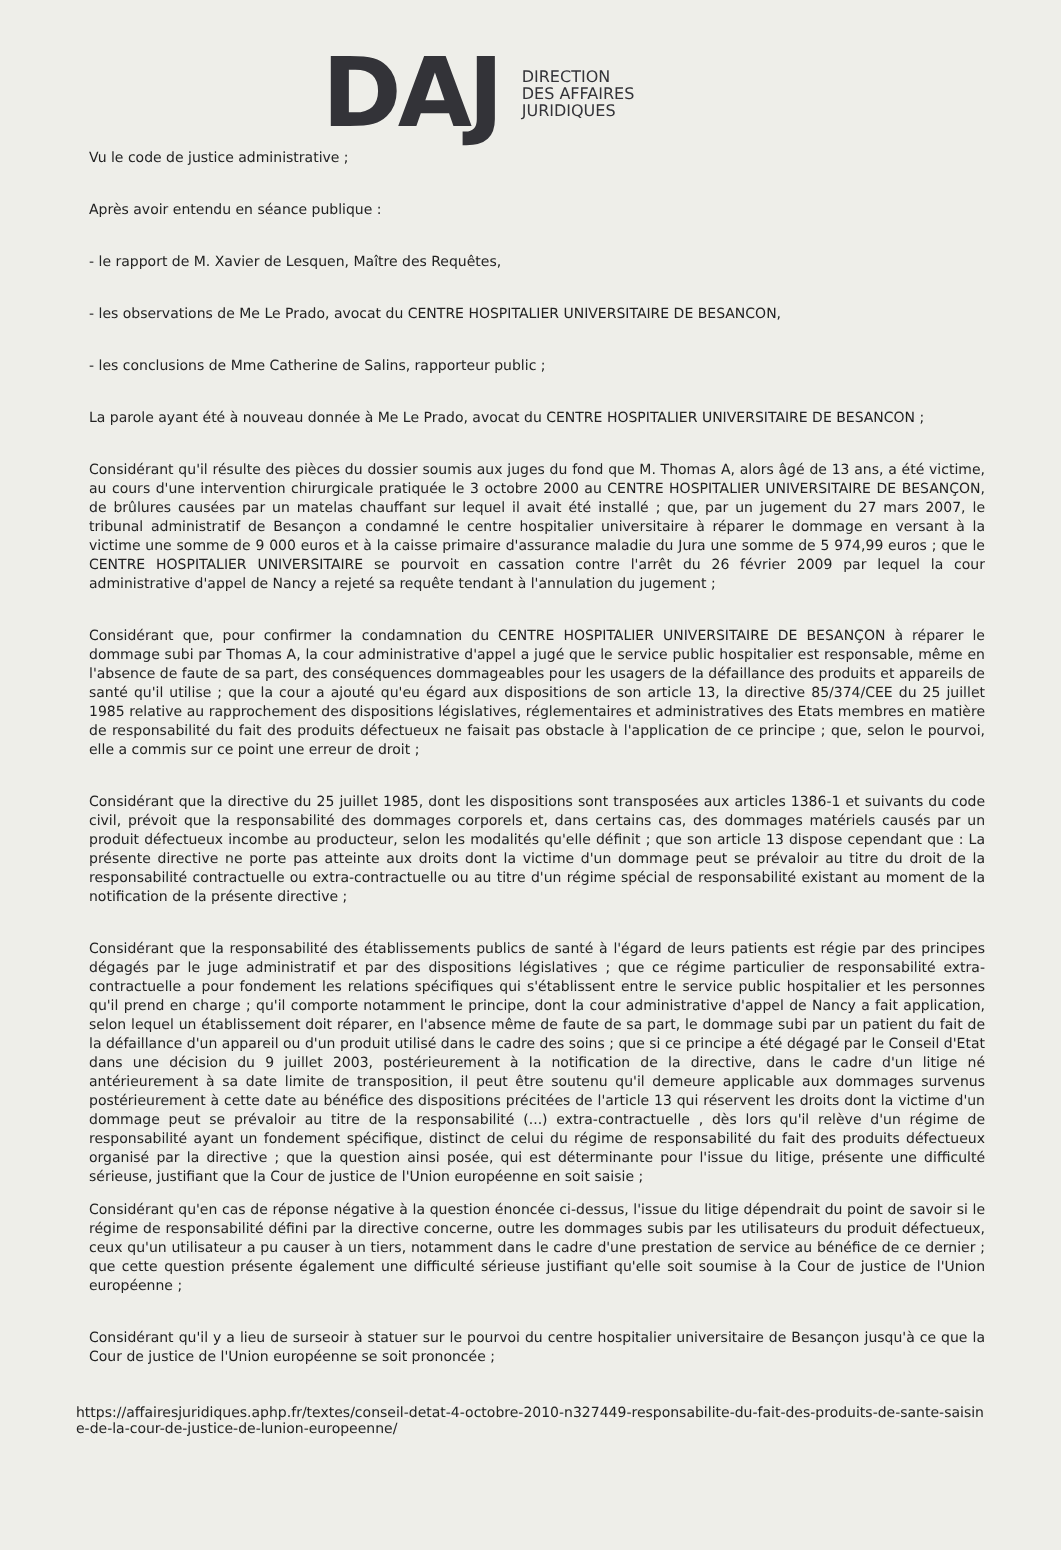DAJ
DIRECTION
DES AFFAIRES
JURIDIQUES
Vu le code de justice administrative ;
Après avoir entendu en séance publique :
- le rapport de M. Xavier de Lesquen, Maître des Requêtes,
- les observations de Me Le Prado, avocat du CENTRE HOSPITALIER UNIVERSITAIRE DE BESANCON,
- les conclusions de Mme Catherine de Salins, rapporteur public ;
La parole ayant été à nouveau donnée à Me Le Prado, avocat du CENTRE HOSPITALIER UNIVERSITAIRE DE BESANCON ;
Considérant qu'il résulte des pièces du dossier soumis aux juges du fond que M. Thomas A, alors âgé de 13 ans, a été victime, au cours d'une intervention chirurgicale pratiquée le 3 octobre 2000 au CENTRE HOSPITALIER UNIVERSITAIRE DE BESANÇON, de brûlures causées par un matelas chauffant sur lequel il avait été installé ; que, par un jugement du 27 mars 2007, le tribunal administratif de Besançon a condamné le centre hospitalier universitaire à réparer le dommage en versant à la victime une somme de 9 000 euros et à la caisse primaire d'assurance maladie du Jura une somme de 5 974,99 euros ; que le CENTRE HOSPITALIER UNIVERSITAIRE se pourvoit en cassation contre l'arrêt du 26 février 2009 par lequel la cour administrative d'appel de Nancy a rejeté sa requête tendant à l'annulation du jugement ;
Considérant que, pour confirmer la condamnation du CENTRE HOSPITALIER UNIVERSITAIRE DE BESANÇON à réparer le dommage subi par Thomas A, la cour administrative d'appel a jugé que le service public hospitalier est responsable, même en l'absence de faute de sa part, des conséquences dommageables pour les usagers de la défaillance des produits et appareils de santé qu'il utilise ; que la cour a ajouté qu'eu égard aux dispositions de son article 13, la directive 85/374/CEE du 25 juillet 1985 relative au rapprochement des dispositions législatives, réglementaires et administratives des Etats membres en matière de responsabilité du fait des produits défectueux ne faisait pas obstacle à l'application de ce principe ; que, selon le pourvoi, elle a commis sur ce point une erreur de droit ;
Considérant que la directive du 25 juillet 1985, dont les dispositions sont transposées aux articles 1386-1 et suivants du code civil, prévoit que la responsabilité des dommages corporels et, dans certains cas, des dommages matériels causés par un produit défectueux incombe au producteur, selon les modalités qu'elle définit ; que son article 13 dispose cependant que : La présente directive ne porte pas atteinte aux droits dont la victime d'un dommage peut se prévaloir au titre du droit de la responsabilité contractuelle ou extra-contractuelle ou au titre d'un régime spécial de responsabilité existant au moment de la notification de la présente directive ;
Considérant que la responsabilité des établissements publics de santé à l'égard de leurs patients est régie par des principes dégagés par le juge administratif et par des dispositions législatives ; que ce régime particulier de responsabilité extra-contractuelle a pour fondement les relations spécifiques qui s'établissent entre le service public hospitalier et les personnes qu'il prend en charge ; qu'il comporte notamment le principe, dont la cour administrative d'appel de Nancy a fait application, selon lequel un établissement doit réparer, en l'absence même de faute de sa part, le dommage subi par un patient du fait de la défaillance d'un appareil ou d'un produit utilisé dans le cadre des soins ; que si ce principe a été dégagé par le Conseil d'Etat dans une décision du 9 juillet 2003, postérieurement à la notification de la directive, dans le cadre d'un litige né antérieurement à sa date limite de transposition, il peut être soutenu qu'il demeure applicable aux dommages survenus postérieurement à cette date au bénéfice des dispositions précitées de l'article 13 qui réservent les droits dont la victime d'un dommage peut se prévaloir au titre de la responsabilité (...) extra-contractuelle , dès lors qu'il relève d'un régime de responsabilité ayant un fondement spécifique, distinct de celui du régime de responsabilité du fait des produits défectueux organisé par la directive ; que la question ainsi posée, qui est déterminante pour l'issue du litige, présente une difficulté sérieuse, justifiant que la Cour de justice de l'Union européenne en soit saisie ;
Considérant qu'en cas de réponse négative à la question énoncée ci-dessus, l'issue du litige dépendrait du point de savoir si le régime de responsabilité défini par la directive concerne, outre les dommages subis par les utilisateurs du produit défectueux, ceux qu'un utilisateur a pu causer à un tiers, notamment dans le cadre d'une prestation de service au bénéfice de ce dernier ; que cette question présente également une difficulté sérieuse justifiant qu'elle soit soumise à la Cour de justice de l'Union européenne ;
Considérant qu'il y a lieu de surseoir à statuer sur le pourvoi du centre hospitalier universitaire de Besançon jusqu'à ce que la Cour de justice de l'Union européenne se soit prononcée ;
https://affairesjuridiques.aphp.fr/textes/conseil-detat-4-octobre-2010-n327449-responsabilite-du-fait-des-produits-de-sante-saisine-de-la-cour-de-justice-de-lunion-europeenne/